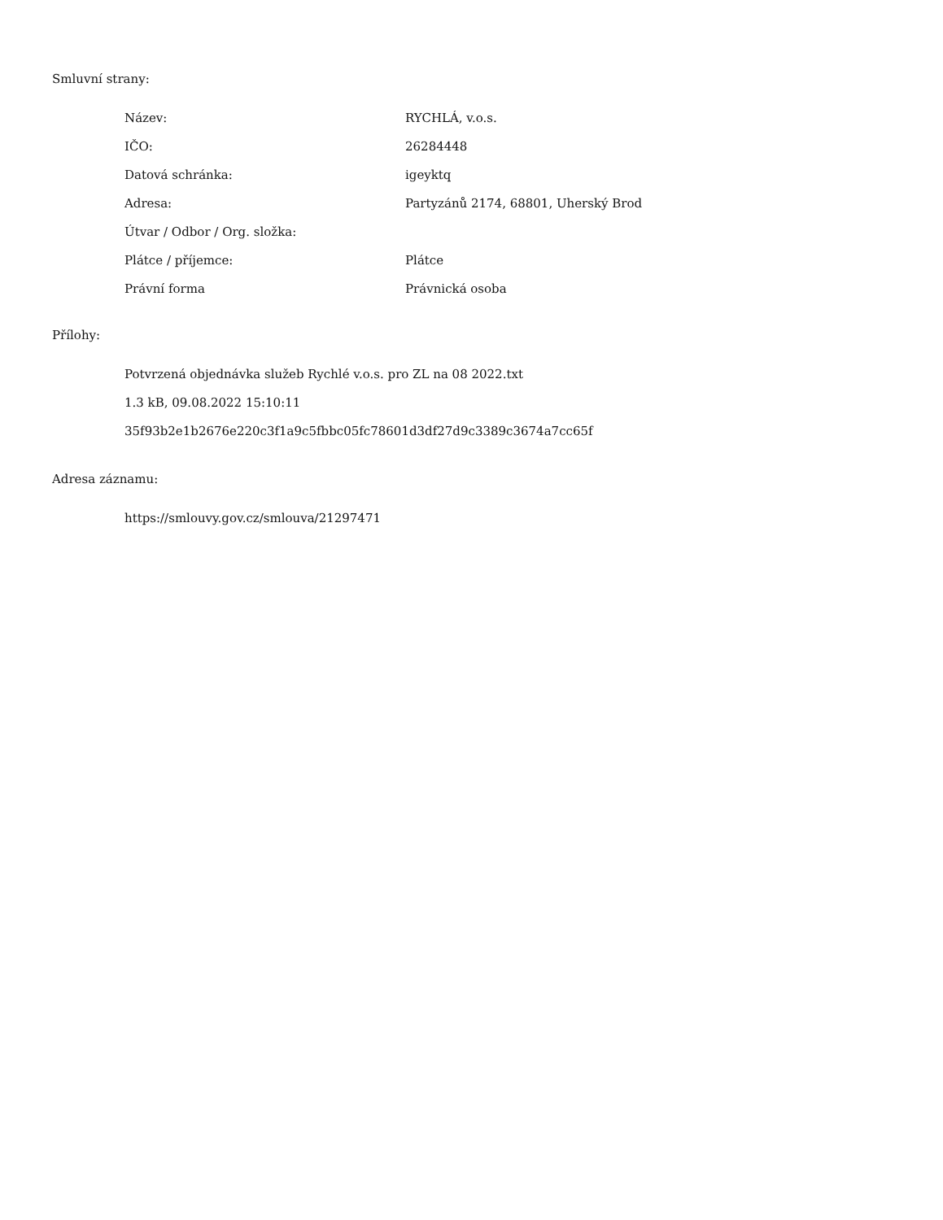Smluvní strany:
| Název: | RYCHLÁ, v.o.s. |
| IČO: | 26284448 |
| Datová schránka: | igeyktq |
| Adresa: | Partyzánů 2174, 68801, Uherský Brod |
| Útvar / Odbor / Org. složka: | |
| Plátce / příjemce: | Plátce |
| Právní forma | Právnická osoba |
Přílohy:
Potvrzená objednávka služeb Rychlé v.o.s. pro ZL na 08 2022.txt
1.3 kB, 09.08.2022 15:10:11
35f93b2e1b2676e220c3f1a9c5fbbc05fc78601d3df27d9c3389c3674a7cc65f
Adresa záznamu:
https://smlouvy.gov.cz/smlouva/21297471